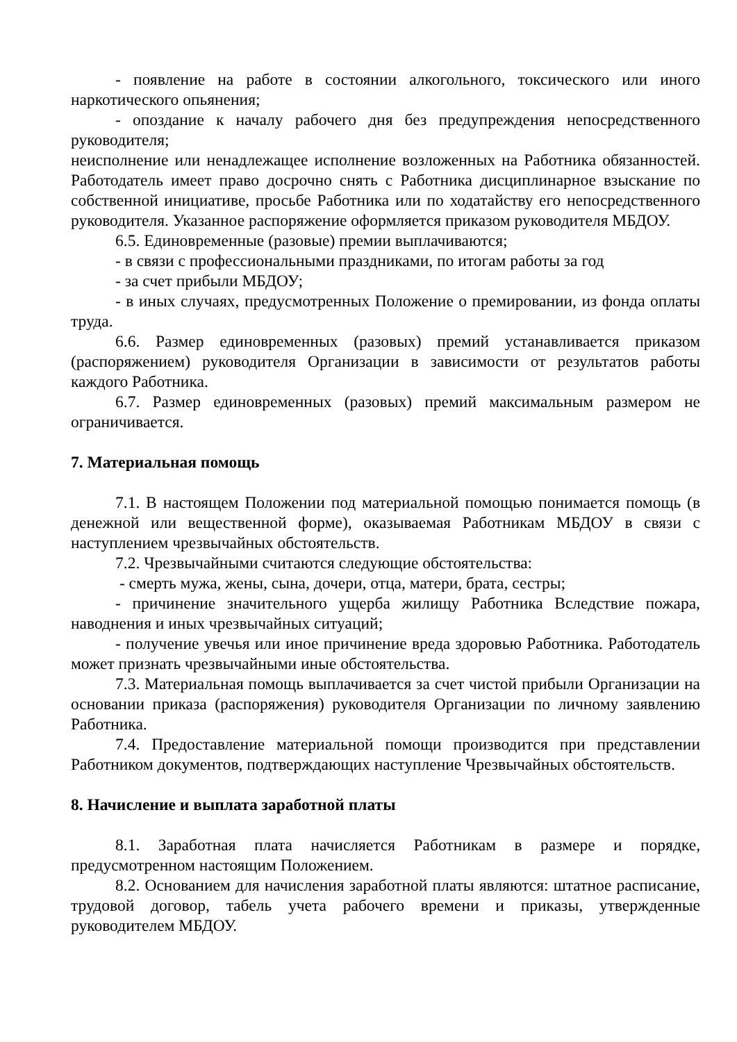- появление на работе в состоянии алкогольного, токсического или иного наркотического опьянения;
- опоздание к началу рабочего дня без предупреждения непосредственного руководителя;
неисполнение или ненадлежащее исполнение возложенных на Работника обязанностей. Работодатель имеет право досрочно снять с Работника дисциплинарное взыскание по собственной инициативе, просьбе Работника или по ходатайству его непосредственного руководителя. Указанное распоряжение оформляется приказом руководителя МБДОУ.
6.5. Единовременные (разовые) премии выплачиваются;
- в связи с профессиональными праздниками, по итогам работы за год
- за счет прибыли МБДОУ;
- в иных случаях, предусмотренных Положение о премировании, из фонда оплаты труда.
6.6. Размер единовременных (разовых) премий устанавливается приказом (распоряжением) руководителя Организации в зависимости от результатов работы каждого Работника.
6.7. Размер единовременных (разовых) премий максимальным размером не ограничивается.
7. Материальная помощь
7.1. В настоящем Положении под материальной помощью понимается помощь (в денежной или вещественной форме), оказываемая Работникам МБДОУ в связи с наступлением чрезвычайных обстоятельств.
7.2. Чрезвычайными считаются следующие обстоятельства:
- смерть мужа, жены, сына, дочери, отца, матери, брата, сестры;
- причинение значительного ущерба жилищу Работника Вследствие пожара, наводнения и иных чрезвычайных ситуаций;
- получение увечья или иное причинение вреда здоровью Работника. Работодатель может признать чрезвычайными иные обстоятельства.
7.3. Материальная помощь выплачивается за счет чистой прибыли Организации на основании приказа (распоряжения) руководителя Организации по личному заявлению Работника.
7.4. Предоставление материальной помощи производится при представлении Работником документов, подтверждающих наступление Чрезвычайных обстоятельств.
8. Начисление и выплата заработной платы
8.1. Заработная плата начисляется Работникам в размере и порядке, предусмотренном настоящим Положением.
8.2. Основанием для начисления заработной платы являются: штатное расписание, трудовой договор, табель учета рабочего времени и приказы, утвержденные руководителем МБДОУ.